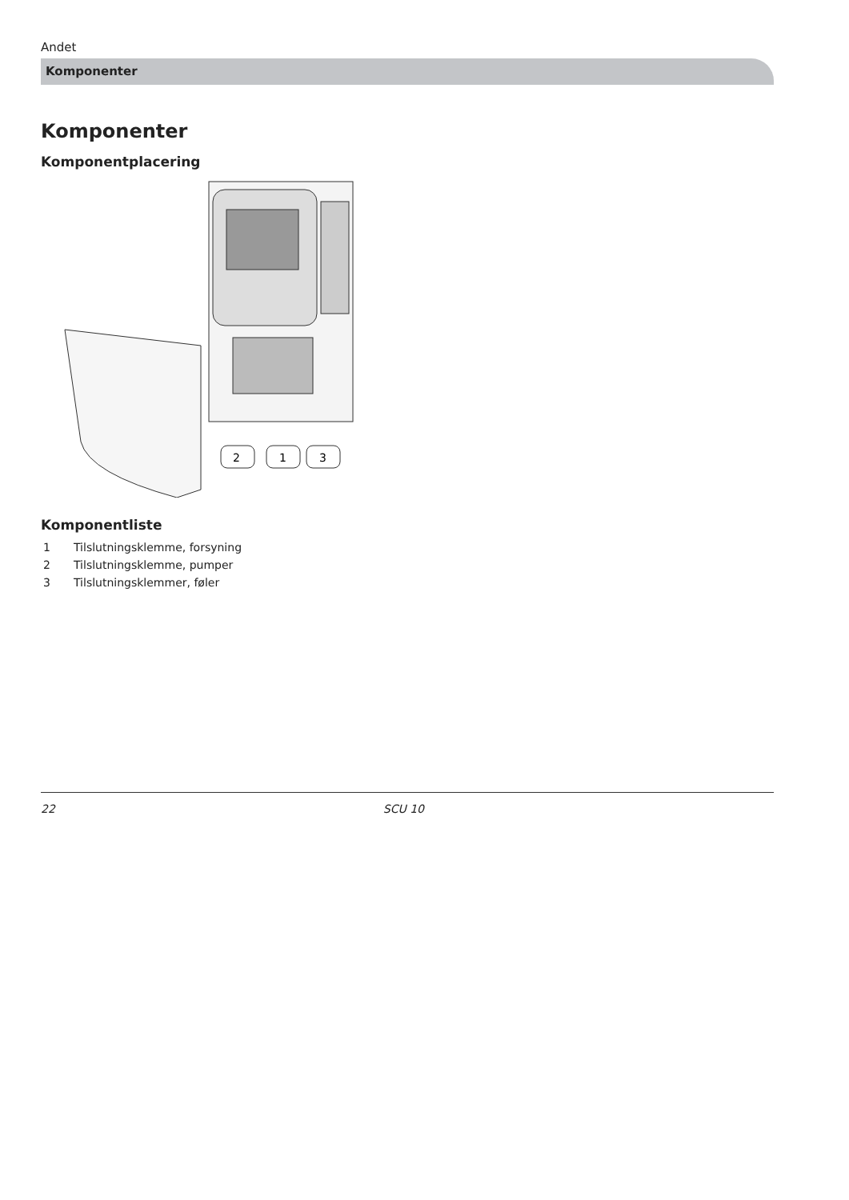Andet
Komponenter
Komponenter
Komponentplacering
2
1
3
Komponentliste
1 Tilslutningsklemme, forsyning
2 Tilslutningsklemme, pumper
3 Tilslutningsklemmer, føler
22 SCU 10